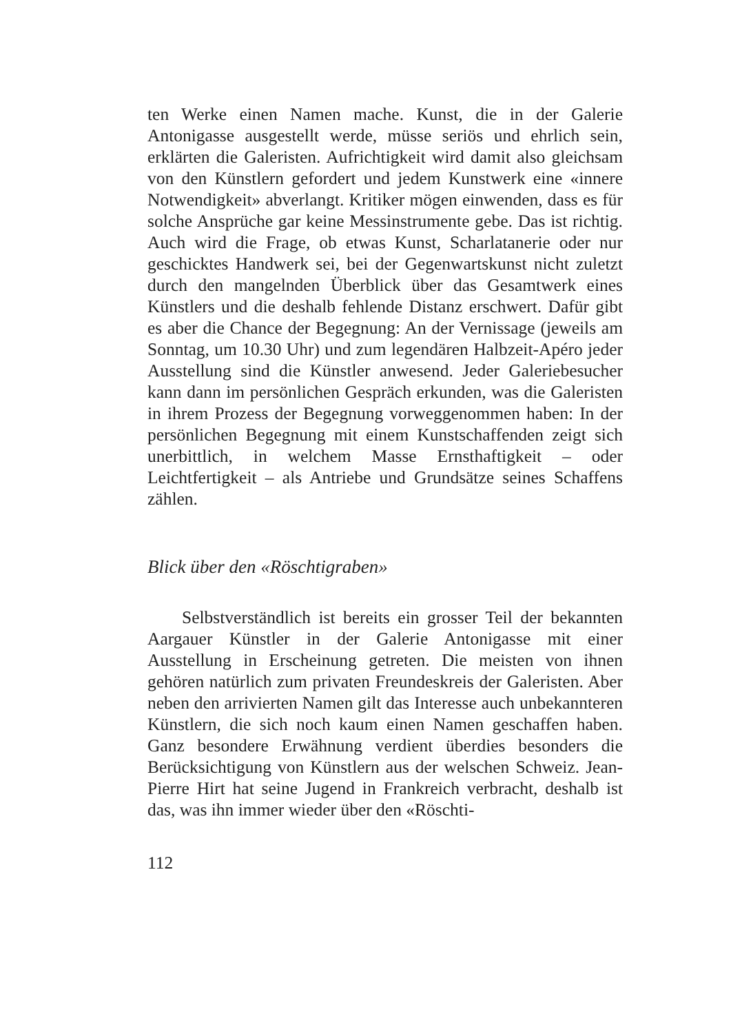ten Werke einen Namen mache. Kunst, die in der Galerie Antonigasse ausgestellt werde, müsse seriös und ehrlich sein, erklärten die Galeristen. Aufrichtigkeit wird damit also gleichsam von den Künstlern gefordert und jedem Kunstwerk eine «innere Notwendigkeit» abverlangt. Kritiker mögen einwenden, dass es für solche Ansprüche gar keine Messinstrumente gebe. Das ist richtig. Auch wird die Frage, ob etwas Kunst, Scharlatanerie oder nur geschicktes Handwerk sei, bei der Gegenwartskunst nicht zuletzt durch den mangelnden Überblick über das Gesamtwerk eines Künstlers und die deshalb fehlende Distanz erschwert. Dafür gibt es aber die Chance der Begegnung: An der Vernissage (jeweils am Sonntag, um 10.30 Uhr) und zum legendären Halbzeit-Apéro jeder Ausstellung sind die Künstler anwesend. Jeder Galeriebesucher kann dann im persönlichen Gespräch erkunden, was die Galeristen in ihrem Prozess der Begegnung vorweggenommen haben: In der persönlichen Begegnung mit einem Kunstschaffenden zeigt sich unerbittlich, in welchem Masse Ernsthaftigkeit – oder Leichtfertigkeit – als Antriebe und Grundsätze seines Schaffens zählen.
Blick über den «Röschtigraben»
Selbstverständlich ist bereits ein grosser Teil der bekannten Aargauer Künstler in der Galerie Antonigasse mit einer Ausstellung in Erscheinung getreten. Die meisten von ihnen gehören natürlich zum privaten Freundeskreis der Galeristen. Aber neben den arrivierten Namen gilt das Interesse auch unbekannteren Künstlern, die sich noch kaum einen Namen geschaffen haben. Ganz besondere Erwähnung verdient überdies besonders die Berücksichtigung von Künstlern aus der welschen Schweiz. Jean-Pierre Hirt hat seine Jugend in Frankreich verbracht, deshalb ist das, was ihn immer wieder über den «Röschti-
112